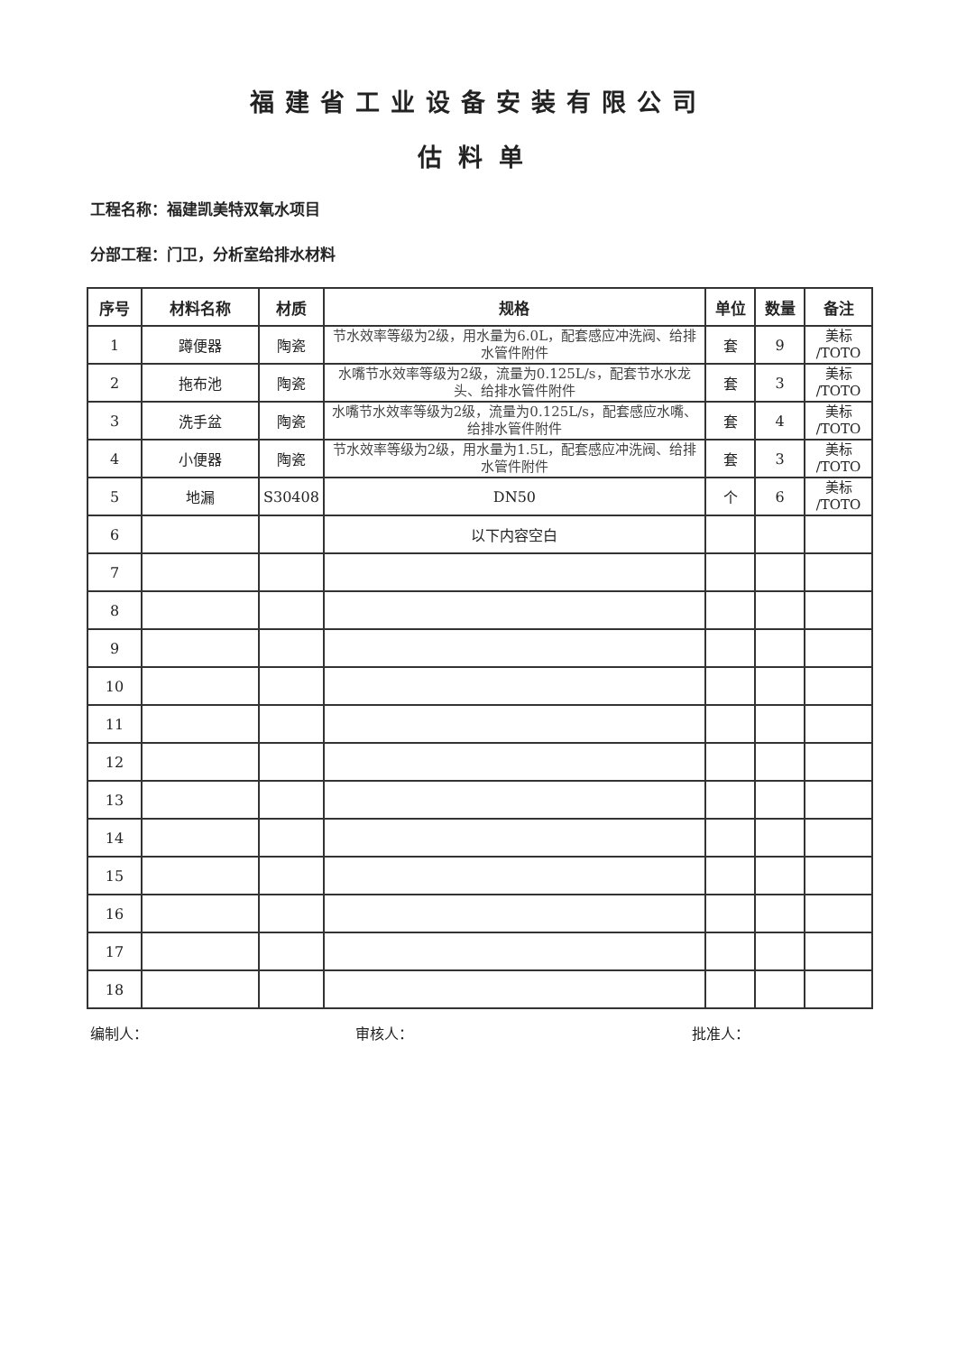福建省工业设备安装有限公司
估料单
工程名称：福建凯美特双氧水项目
分部工程：门卫，分析室给排水材料
| 序号 | 材料名称 | 材质 | 规格 | 单位 | 数量 | 备注 |
| --- | --- | --- | --- | --- | --- | --- |
| 1 | 蹲便器 | 陶瓷 | 节水效率等级为2级，用水量为6.0L，配套感应冲洗阀、给排水管件附件 | 套 | 9 | 美标 /TOTO |
| 2 | 拖布池 | 陶瓷 | 水嘴节水效率等级为2级，流量为0.125L/s，配套节水水龙头、给排水管件附件 | 套 | 3 | 美标 /TOTO |
| 3 | 洗手盆 | 陶瓷 | 水嘴节水效率等级为2级，流量为0.125L/s，配套感应水嘴、给排水管件附件 | 套 | 4 | 美标 /TOTO |
| 4 | 小便器 | 陶瓷 | 节水效率等级为2级，用水量为1.5L，配套感应冲洗阀、给排水管件附件 | 套 | 3 | 美标 /TOTO |
| 5 | 地漏 | S30408 | DN50 | 个 | 6 | 美标 /TOTO |
| 6 | | | 以下内容空白 | | | |
| 7 | | | | | | |
| 8 | | | | | | |
| 9 | | | | | | |
| 10 | | | | | | |
| 11 | | | | | | |
| 12 | | | | | | |
| 13 | | | | | | |
| 14 | | | | | | |
| 15 | | | | | | |
| 16 | | | | | | |
| 17 | | | | | | |
| 18 | | | | | | |
编制人： 审核人： 批准人：